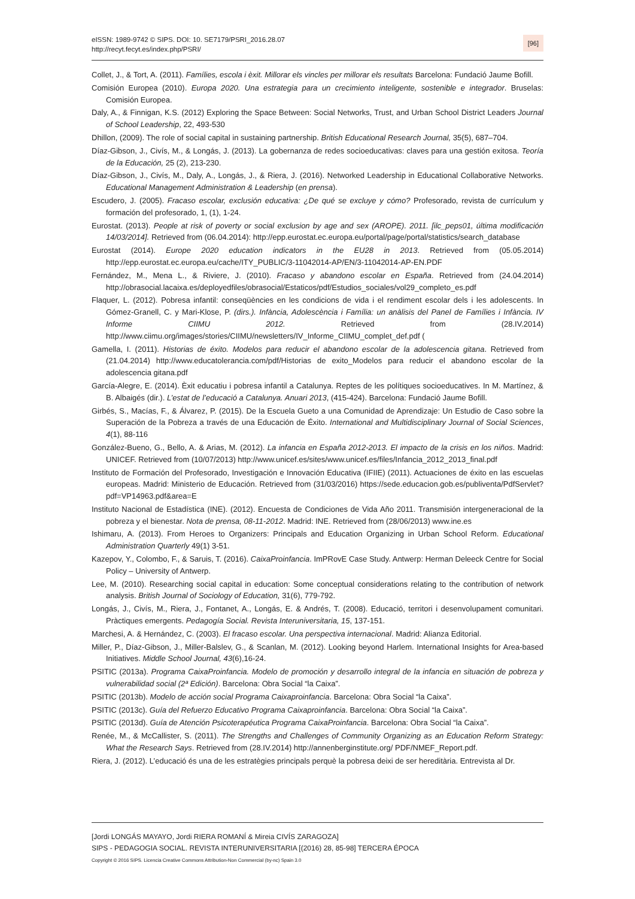eISSN: 1989-9742 © SIPS. DOI: 10. SE7179/PSRI_2016.28.07
http://recyt.fecyt.es/index.php/PSRI/
[96]
Collet, J., & Tort, A. (2011). Famílies, escola i èxit. Millorar els vincles per millorar els resultats Barcelona: Fundació Jaume Bofill.
Comisión Europea (2010). Europa 2020. Una estrategia para un crecimiento inteligente, sostenible e integrador. Bruselas: Comisión Europea.
Daly, A., & Finnigan, K.S. (2012) Exploring the Space Between: Social Networks, Trust, and Urban School District Leaders Journal of School Leadership, 22, 493-530
Dhillon, (2009). The role of social capital in sustaining partnership. British Educational Research Journal, 35(5), 687–704.
Díaz-Gibson, J., Civís, M., & Longás, J. (2013). La gobernanza de redes socioeducativas: claves para una gestión exitosa. Teoría de la Educación, 25 (2), 213-230.
Díaz-Gibson, J., Civís, M., Daly, A., Longás, J., & Riera, J. (2016). Networked Leadership in Educational Collaborative Networks. Educational Management Administration & Leadership (en prensa).
Escudero, J. (2005). Fracaso escolar, exclusión educativa: ¿De qué se excluye y cómo? Profesorado, revista de currículum y formación del profesorado, 1, (1), 1-24.
Eurostat. (2013). People at risk of poverty or social exclusion by age and sex (AROPE). 2011. [ilc_peps01, última modificación 14/03/2014]. Retrieved from (06.04.2014): http://epp.eurostat.ec.europa.eu/portal/page/portal/statistics/search_database
Eurostat (2014). Europe 2020 education indicators in the EU28 in 2013. Retrieved from (05.05.2014) http://epp.eurostat.ec.europa.eu/cache/ITY_PUBLIC/3-11042014-AP/EN/3-11042014-AP-EN.PDF
Fernández, M., Mena L., & Riviere, J. (2010). Fracaso y abandono escolar en España. Retrieved from (24.04.2014) http://obrasocial.lacaixa.es/deployedfiles/obrasocial/Estaticos/pdf/Estudios_sociales/vol29_completo_es.pdf
Flaquer, L. (2012). Pobresa infantil: conseqüències en les condicions de vida i el rendiment escolar dels i les adolescents. In Gómez-Granell, C. y Mari-Klose, P. (dirs.). Infància, Adolescència i Família: un anàlisis del Panel de Famílies i Infància. IV Informe CIIMU 2012. Retrieved from (28.IV.2014) http://www.ciimu.org/images/stories/CIIMU/newsletters/IV_Informe_CIIMU_complet_def.pdf (
Gamella, I. (2011). Historias de éxito. Modelos para reducir el abandono escolar de la adolescencia gitana. Retrieved from (21.04.2014) http://www.educatolerancia.com/pdf/Historias de exito_Modelos para reducir el abandono escolar de la adolescencia gitana.pdf
García-Alegre, E. (2014). Èxit educatiu i pobresa infantil a Catalunya. Reptes de les polítiques socioeducatives. In M. Martínez, & B. Albaigés (dir.). L’estat de l’educació a Catalunya. Anuari 2013, (415-424). Barcelona: Fundació Jaume Bofill.
Girbés, S., Macías, F., & Álvarez, P. (2015). De la Escuela Gueto a una Comunidad de Aprendizaje: Un Estudio de Caso sobre la Superación de la Pobreza a través de una Educación de Éxito. International and Multidisciplinary Journal of Social Sciences, 4(1), 88-116
González-Bueno, G., Bello, A. & Arias, M. (2012). La infancia en España 2012-2013. El impacto de la crisis en los niños. Madrid: UNICEF. Retrieved from (10/07/2013) http://www.unicef.es/sites/www.unicef.es/files/Infancia_2012_2013_final.pdf
Instituto de Formación del Profesorado, Investigación e Innovación Educativa (IFIIE) (2011). Actuaciones de éxito en las escuelas europeas. Madrid: Ministerio de Educación. Retrieved from (31/03/2016) https://sede.educacion.gob.es/publiventa/PdfServlet?pdf=VP14963.pdf&area=E
Instituto Nacional de Estadística (INE). (2012). Encuesta de Condiciones de Vida Año 2011. Transmisión intergeneracional de la pobreza y el bienestar. Nota de prensa, 08-11-2012. Madrid: INE. Retrieved from (28/06/2013) www.ine.es
Ishimaru, A. (2013). From Heroes to Organizers: Principals and Education Organizing in Urban School Reform. Educational Administration Quarterly 49(1) 3-51.
Kazepov, Y., Colombo, F., & Saruis, T. (2016). CaixaProinfancia. ImPRovE Case Study. Antwerp: Herman Deleeck Centre for Social Policy – University of Antwerp.
Lee, M. (2010). Researching social capital in education: Some conceptual considerations relating to the contribution of network analysis. British Journal of Sociology of Education, 31(6), 779-792.
Longás, J., Civís, M., Riera, J., Fontanet, A., Longás, E. & Andrés, T. (2008). Educació, territori i desenvolupament comunitari. Pràctiques emergents. Pedagogía Social. Revista Interuniversitaria, 15, 137-151.
Marchesi, A. & Hernández, C. (2003). El fracaso escolar. Una perspectiva internacional. Madrid: Alianza Editorial.
Miller, P., Díaz-Gibson, J., Miller-Balslev, G., & Scanlan, M. (2012). Looking beyond Harlem. International Insights for Area-based Initiatives. Middle School Journal, 43(6),16-24.
PSITIC (2013a). Programa CaixaProinfancia. Modelo de promoción y desarrollo integral de la infancia en situación de pobreza y vulnerabilidad social (2ª Edición). Barcelona: Obra Social “la Caixa”.
PSITIC (2013b). Modelo de acción social Programa Caixaproinfancia. Barcelona: Obra Social “la Caixa”.
PSITIC (2013c). Guía del Refuerzo Educativo Programa Caixaproinfancia. Barcelona: Obra Social “la Caixa”.
PSITIC (2013d). Guía de Atención Psicoterapéutica Programa CaixaProinfancia. Barcelona: Obra Social “la Caixa”.
Renée, M., & McCallister, S. (2011). The Strengths and Challenges of Community Organizing as an Education Reform Strategy: What the Research Says. Retrieved from (28.IV.2014) http://annenberginstitute.org/ PDF/NMEF_Report.pdf.
Riera, J. (2012). L’educació és una de les estratègies principals perquè la pobresa deixi de ser hereditària. Entrevista al Dr.
[Jordi LONGÁS MAYAYO, Jordi RIERA ROMANÍ & Mireia CIVÍS ZARAGOZA]
SIPS - PEDAGOGIA SOCIAL. REVISTA INTERUNIVERSITARIA [(2016) 28, 85-98] TERCERA ÉPOCA
Copyright © 2016 SIPS. Licencia Creative Commons Attribution-Non Commercial (by-nc) Spain 3.0